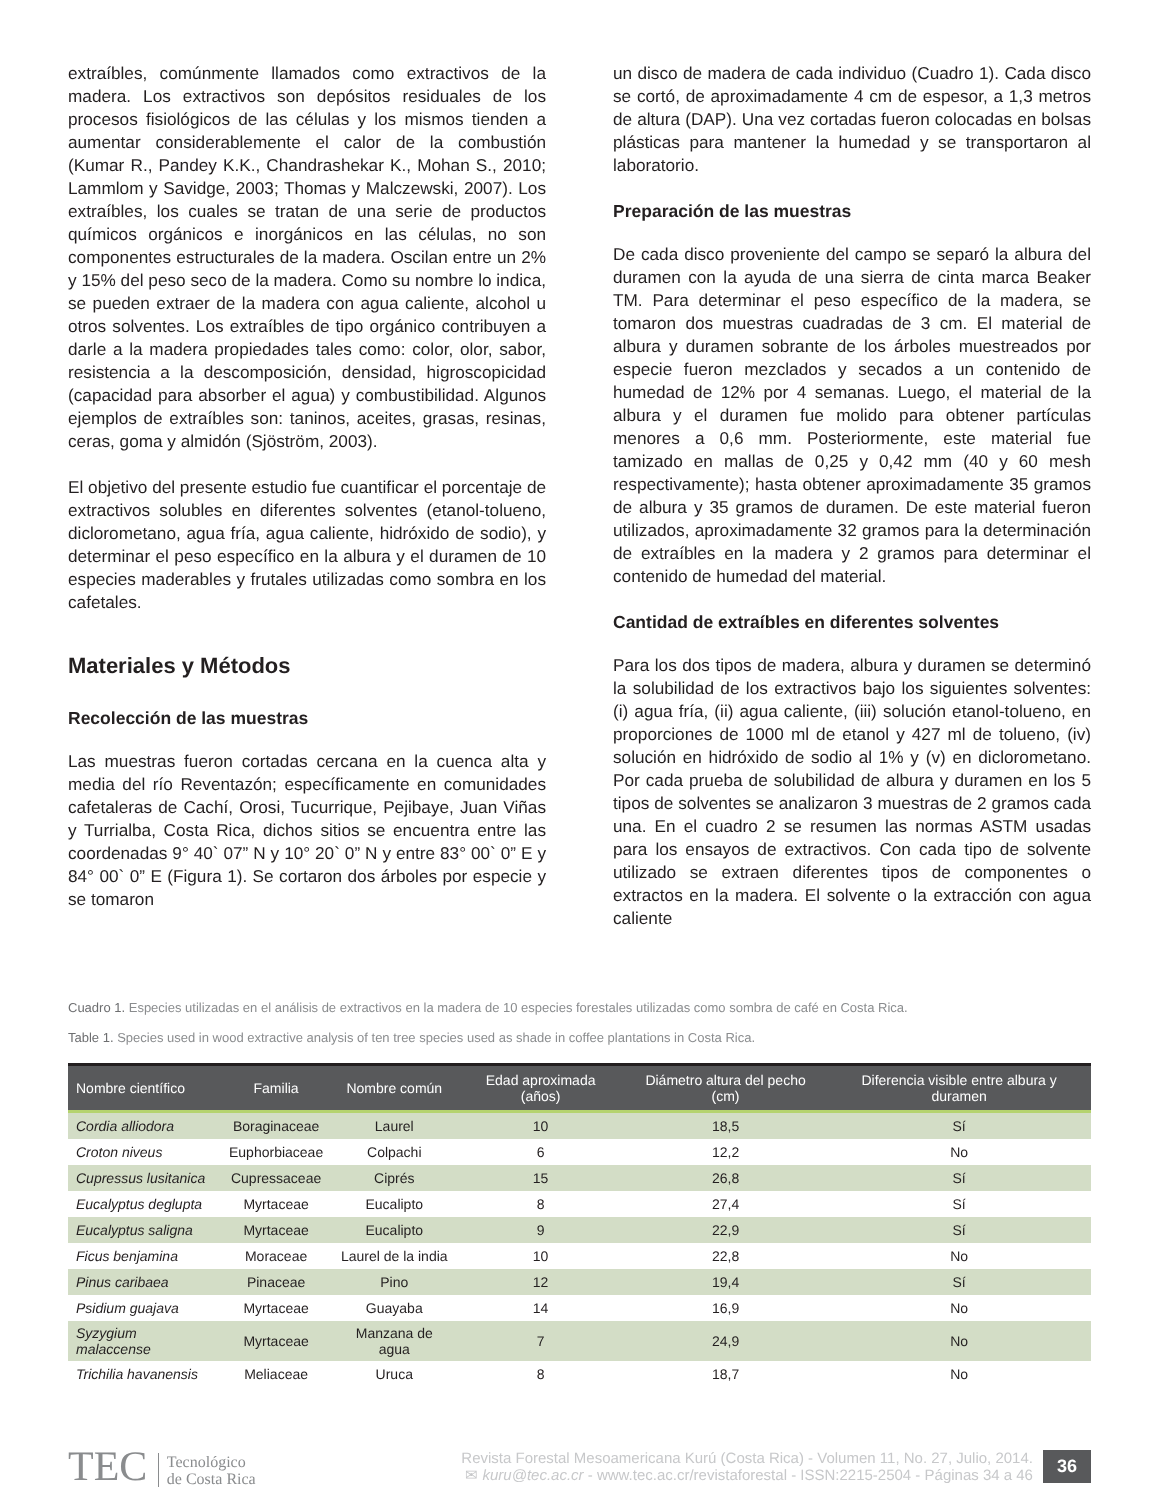extraíbles, comúnmente llamados como extractivos de la madera. Los extractivos son depósitos residuales de los procesos fisiológicos de las células y los mismos tienden a aumentar considerablemente el calor de la combustión (Kumar R., Pandey K.K., Chandrashekar K., Mohan S., 2010; Lammlom y Savidge, 2003; Thomas y Malczewski, 2007). Los extraíbles, los cuales se tratan de una serie de productos químicos orgánicos e inorgánicos en las células, no son componentes estructurales de la madera. Oscilan entre un 2% y 15% del peso seco de la madera. Como su nombre lo indica, se pueden extraer de la madera con agua caliente, alcohol u otros solventes. Los extraíbles de tipo orgánico contribuyen a darle a la madera propiedades tales como: color, olor, sabor, resistencia a la descomposición, densidad, higroscopicidad (capacidad para absorber el agua) y combustibilidad. Algunos ejemplos de extraíbles son: taninos, aceites, grasas, resinas, ceras, goma y almidón (Sjöström, 2003).
El objetivo del presente estudio fue cuantificar el porcentaje de extractivos solubles en diferentes solventes (etanol-tolueno, diclorometano, agua fría, agua caliente, hidróxido de sodio), y determinar el peso específico en la albura y el duramen de 10 especies maderables y frutales utilizadas como sombra en los cafetales.
Materiales y Métodos
Recolección de las muestras
Las muestras fueron cortadas cercana en la cuenca alta y media del río Reventazón; específicamente en comunidades cafetaleras de Cachí, Orosi, Tucurrique, Pejibaye, Juan Viñas y Turrialba, Costa Rica, dichos sitios se encuentra entre las coordenadas 9° 40` 07” N y 10° 20` 0” N y entre 83° 00` 0” E y 84° 00` 0” E (Figura 1). Se cortaron dos árboles por especie y se tomaron
un disco de madera de cada individuo (Cuadro 1). Cada disco se cortó, de aproximadamente 4 cm de espesor, a 1,3 metros de altura (DAP). Una vez cortadas fueron colocadas en bolsas plásticas para mantener la humedad y se transportaron al laboratorio.
Preparación de las muestras
De cada disco proveniente del campo se separó la albura del duramen con la ayuda de una sierra de cinta marca Beaker TM. Para determinar el peso específico de la madera, se tomaron dos muestras cuadradas de 3 cm. El material de albura y duramen sobrante de los árboles muestreados por especie fueron mezclados y secados a un contenido de humedad de 12% por 4 semanas. Luego, el material de la albura y el duramen fue molido para obtener partículas menores a 0,6 mm. Posteriormente, este material fue tamizado en mallas de 0,25 y 0,42 mm (40 y 60 mesh respectivamente); hasta obtener aproximadamente 35 gramos de albura y 35 gramos de duramen. De este material fueron utilizados, aproximadamente 32 gramos para la determinación de extraíbles en la madera y 2 gramos para determinar el contenido de humedad del material.
Cantidad de extraíbles en diferentes solventes
Para los dos tipos de madera, albura y duramen se determinó la solubilidad de los extractivos bajo los siguientes solventes: (i) agua fría, (ii) agua caliente, (iii) solución etanol-tolueno, en proporciones de 1000 ml de etanol y 427 ml de tolueno, (iv) solución en hidróxido de sodio al 1% y (v) en diclorometano. Por cada prueba de solubilidad de albura y duramen en los 5 tipos de solventes se analizaron 3 muestras de 2 gramos cada una. En el cuadro 2 se resumen las normas ASTM usadas para los ensayos de extractivos. Con cada tipo de solvente utilizado se extraen diferentes tipos de componentes o extractos en la madera. El solvente o la extracción con agua caliente
Cuadro 1. Especies utilizadas en el análisis de extractivos en la madera de 10 especies forestales utilizadas como sombra de café en Costa Rica.
Table 1. Species used in wood extractive analysis of ten tree species used as shade in coffee plantations in Costa Rica.
| Nombre científico | Familia | Nombre común | Edad aproximada (años) | Diámetro altura del pecho (cm) | Diferencia visible entre albura y duramen |
| --- | --- | --- | --- | --- | --- |
| Cordia alliodora | Boraginaceae | Laurel | 10 | 18,5 | Sí |
| Croton niveus | Euphorbiaceae | Colpachi | 6 | 12,2 | No |
| Cupressus lusitanica | Cupressaceae | Ciprés | 15 | 26,8 | Sí |
| Eucalyptus deglupta | Myrtaceae | Eucalipto | 8 | 27,4 | Sí |
| Eucalyptus saligna | Myrtaceae | Eucalipto | 9 | 22,9 | Sí |
| Ficus benjamina | Moraceae | Laurel de la india | 10 | 22,8 | No |
| Pinus caribaea | Pinaceae | Pino | 12 | 19,4 | Sí |
| Psidium guajava | Myrtaceae | Guayaba | 14 | 16,9 | No |
| Syzygium malaccense | Myrtaceae | Manzana de agua | 7 | 24,9 | No |
| Trichilia havanensis | Meliaceae | Uruca | 8 | 18,7 | No |
TEC Tecnológico
de Costa Rica
Revista Forestal Mesoamericana Kurú (Costa Rica) - Volumen 11, No. 27, Julio, 2014.
✉ kuru@tec.ac.cr - www.tec.ac.cr/revistaforestal - ISSN:2215-2504 - Páginas 34 a 46
36